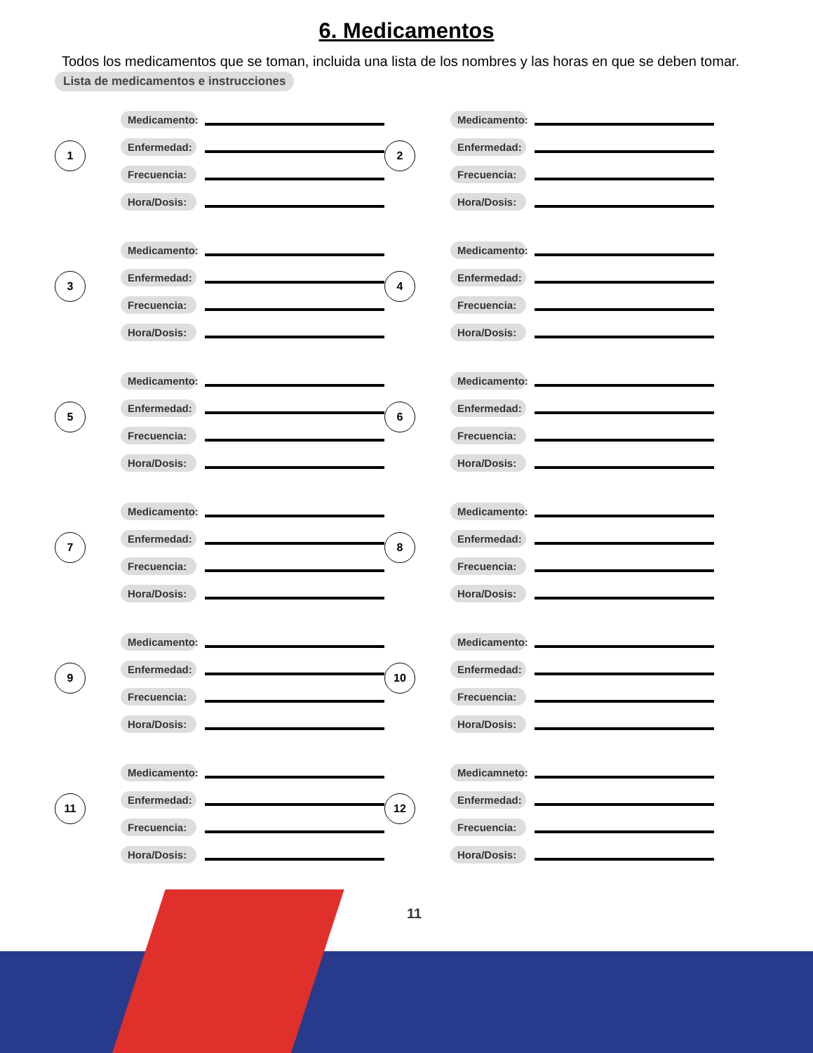6. Medicamentos
Todos los medicamentos que se toman, incluida una lista de los nombres y las horas en que se deben tomar.
Lista de medicamentos e instrucciones
1
Medicamento:
Enfermedad:
Frecuencia:
Hora/Dosis:
2
Medicamento:
Enfermedad:
Frecuencia:
Hora/Dosis:
3
Medicamento:
Enfermedad:
Frecuencia:
Hora/Dosis:
4
Medicamento:
Enfermedad:
Frecuencia:
Hora/Dosis:
5
Medicamento:
Enfermedad:
Frecuencia:
Hora/Dosis:
6
Medicamento:
Enfermedad:
Frecuencia:
Hora/Dosis:
7
Medicamento:
Enfermedad:
Frecuencia:
Hora/Dosis:
8
Medicamento:
Enfermedad:
Frecuencia:
Hora/Dosis:
9
Medicamento:
Enfermedad:
Frecuencia:
Hora/Dosis:
10
Medicamento:
Enfermedad:
Frecuencia:
Hora/Dosis:
11
Medicamento:
Enfermedad:
Frecuencia:
Hora/Dosis:
12
Medicamneto:
Enfermedad:
Frecuencia:
Hora/Dosis:
11